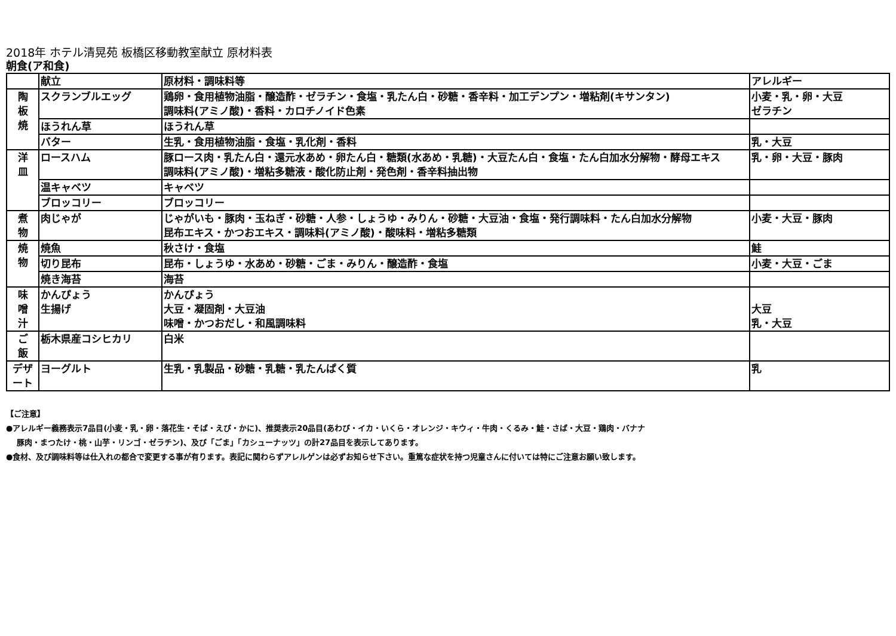2018年 ホテル清晃苑 板橋区移動教室献立 原材料表
朝食(ア和食)
| | 献立 | 原材料・調味料等 | アレルギー |
| 陶 板 焼 | スクランブルエッグ | 鶏卵・食用植物油脂・醸造酢・ゼラチン・食塩・乳たん白・砂糖・香辛料・加工デンプン・増粘剤(キサンタン) 調味料(アミノ酸)・香料・カロチノイド色素 | 小麦・乳・卵・大豆 ゼラチン |
| | ほうれん草 | ほうれん草 | |
| | バター | 生乳・食用植物油脂・食塩・乳化剤・香料 | 乳・大豆 |
| 洋 皿 | ロースハム | 豚ロース肉・乳たん白・還元水あめ・卵たん白・糖類(水あめ・乳糖)・大豆たん白・食塩・たん白加水分解物・酵母エキス 調味料(アミノ酸)・増粘多糖液・酸化防止剤・発色剤・香辛料抽出物 | 乳・卵・大豆・豚肉 |
| | 温キャベツ | キャベツ | |
| | ブロッコリー | ブロッコリー | |
| 煮 物 | 肉じゃが | じゃがいも・豚肉・玉ねぎ・砂糖・人参・しょうゆ・みりん・砂糖・大豆油・食塩・発行調味料・たん白加水分解物 昆布エキス・かつおエキス・調味料(アミノ酸)・酸味料・増粘多糖類 | 小麦・大豆・豚肉 |
| 焼 物 | 焼魚 | 秋さけ・食塩 | 鮭 |
| | 切り昆布 | 昆布・しょうゆ・水あめ・砂糖・ごま・みりん・醸造酢・食塩 | 小麦・大豆・ごま |
| | 焼き海苔 | 海苔 | |
| 味 噌 汁 | かんぴょう 生揚げ | かんぴょう 大豆・凝固剤・大豆油 味噌・かつおだし・和風調味料 | 大豆 乳・大豆 |
| ご 飯 | 栃木県産コシヒカリ | 白米 | |
| デザ ート | ヨーグルト | 生乳・乳製品・砂糖・乳糖・乳たんぱく質 | 乳 |
【ご注意】
●アレルギー義務表示7品目(小麦・乳・卵・落花生・そば・えび・かに)、推奨表示20品目(あわび・イカ・いくら・オレンジ・キウィ・牛肉・くるみ・鮭・さば・大豆・鶏肉・バナナ
豚肉・まつたけ・桃・山芋・リンゴ・ゼラチン)、及び「ごま」「カシューナッツ」の計27品目を表示してあります。
●食材、及び調味料等は仕入れの都合で変更する事が有ります。表記に関わらずアレルゲンは必ずお知らせ下さい。重篤な症状を持つ児童さんに付いては特にご注意お願い致します。